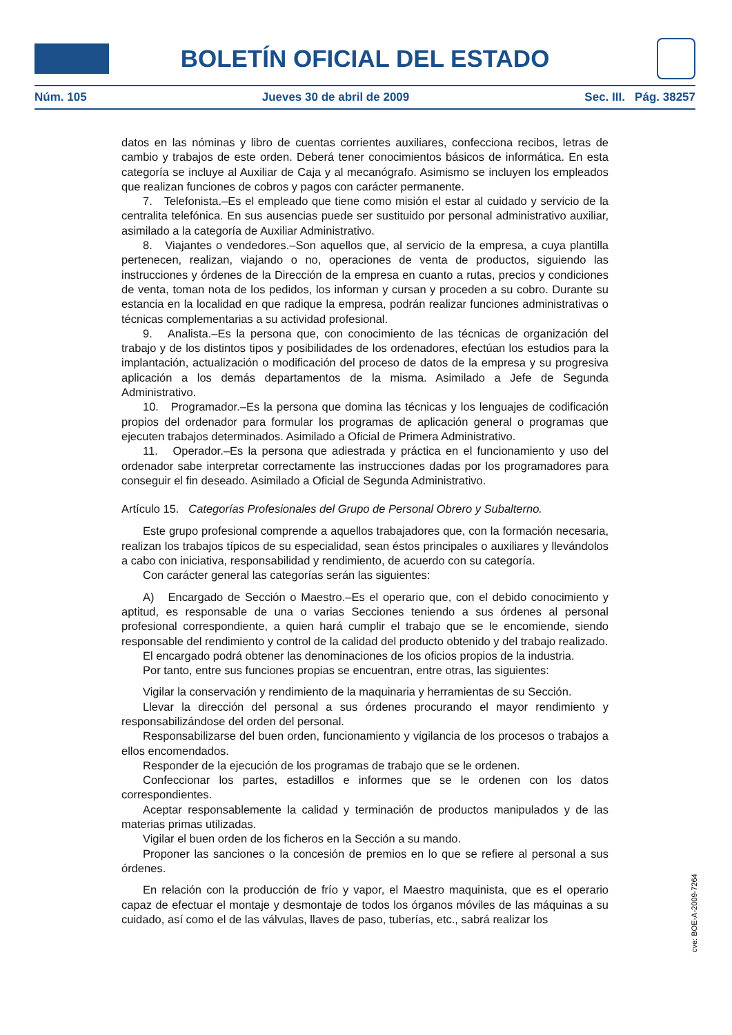BOLETÍN OFICIAL DEL ESTADO
Núm. 105 Jueves 30 de abril de 2009 Sec. III. Pág. 38257
datos en las nóminas y libro de cuentas corrientes auxiliares, confecciona recibos, letras de cambio y trabajos de este orden. Deberá tener conocimientos básicos de informática. En esta categoría se incluye al Auxiliar de Caja y al mecanógrafo. Asimismo se incluyen los empleados que realizan funciones de cobros y pagos con carácter permanente.
7. Telefonista.–Es el empleado que tiene como misión el estar al cuidado y servicio de la centralita telefónica. En sus ausencias puede ser sustituido por personal administrativo auxiliar, asimilado a la categoría de Auxiliar Administrativo.
8. Viajantes o vendedores.–Son aquellos que, al servicio de la empresa, a cuya plantilla pertenecen, realizan, viajando o no, operaciones de venta de productos, siguiendo las instrucciones y órdenes de la Dirección de la empresa en cuanto a rutas, precios y condiciones de venta, toman nota de los pedidos, los informan y cursan y proceden a su cobro. Durante su estancia en la localidad en que radique la empresa, podrán realizar funciones administrativas o técnicas complementarias a su actividad profesional.
9. Analista.–Es la persona que, con conocimiento de las técnicas de organización del trabajo y de los distintos tipos y posibilidades de los ordenadores, efectúan los estudios para la implantación, actualización o modificación del proceso de datos de la empresa y su progresiva aplicación a los demás departamentos de la misma. Asimilado a Jefe de Segunda Administrativo.
10. Programador.–Es la persona que domina las técnicas y los lenguajes de codificación propios del ordenador para formular los programas de aplicación general o programas que ejecuten trabajos determinados. Asimilado a Oficial de Primera Administrativo.
11. Operador.–Es la persona que adiestrada y práctica en el funcionamiento y uso del ordenador sabe interpretar correctamente las instrucciones dadas por los programadores para conseguir el fin deseado. Asimilado a Oficial de Segunda Administrativo.
Artículo 15. Categorías Profesionales del Grupo de Personal Obrero y Subalterno.
Este grupo profesional comprende a aquellos trabajadores que, con la formación necesaria, realizan los trabajos típicos de su especialidad, sean éstos principales o auxiliares y llevándolos a cabo con iniciativa, responsabilidad y rendimiento, de acuerdo con su categoría.
Con carácter general las categorías serán las siguientes:
A) Encargado de Sección o Maestro.–Es el operario que, con el debido conocimiento y aptitud, es responsable de una o varias Secciones teniendo a sus órdenes al personal profesional correspondiente, a quien hará cumplir el trabajo que se le encomiende, siendo responsable del rendimiento y control de la calidad del producto obtenido y del trabajo realizado.
El encargado podrá obtener las denominaciones de los oficios propios de la industria.
Por tanto, entre sus funciones propias se encuentran, entre otras, las siguientes:
Vigilar la conservación y rendimiento de la maquinaria y herramientas de su Sección.
Llevar la dirección del personal a sus órdenes procurando el mayor rendimiento y responsabilizándose del orden del personal.
Responsabilizarse del buen orden, funcionamiento y vigilancia de los procesos o trabajos a ellos encomendados.
Responder de la ejecución de los programas de trabajo que se le ordenen.
Confeccionar los partes, estadillos e informes que se le ordenen con los datos correspondientes.
Aceptar responsablemente la calidad y terminación de productos manipulados y de las materias primas utilizadas.
Vigilar el buen orden de los ficheros en la Sección a su mando.
Proponer las sanciones o la concesión de premios en lo que se refiere al personal a sus órdenes.
En relación con la producción de frío y vapor, el Maestro maquinista, que es el operario capaz de efectuar el montaje y desmontaje de todos los órganos móviles de las máquinas a su cuidado, así como el de las válvulas, llaves de paso, tuberías, etc., sabrá realizar los
cve: BOE-A-2009-7264